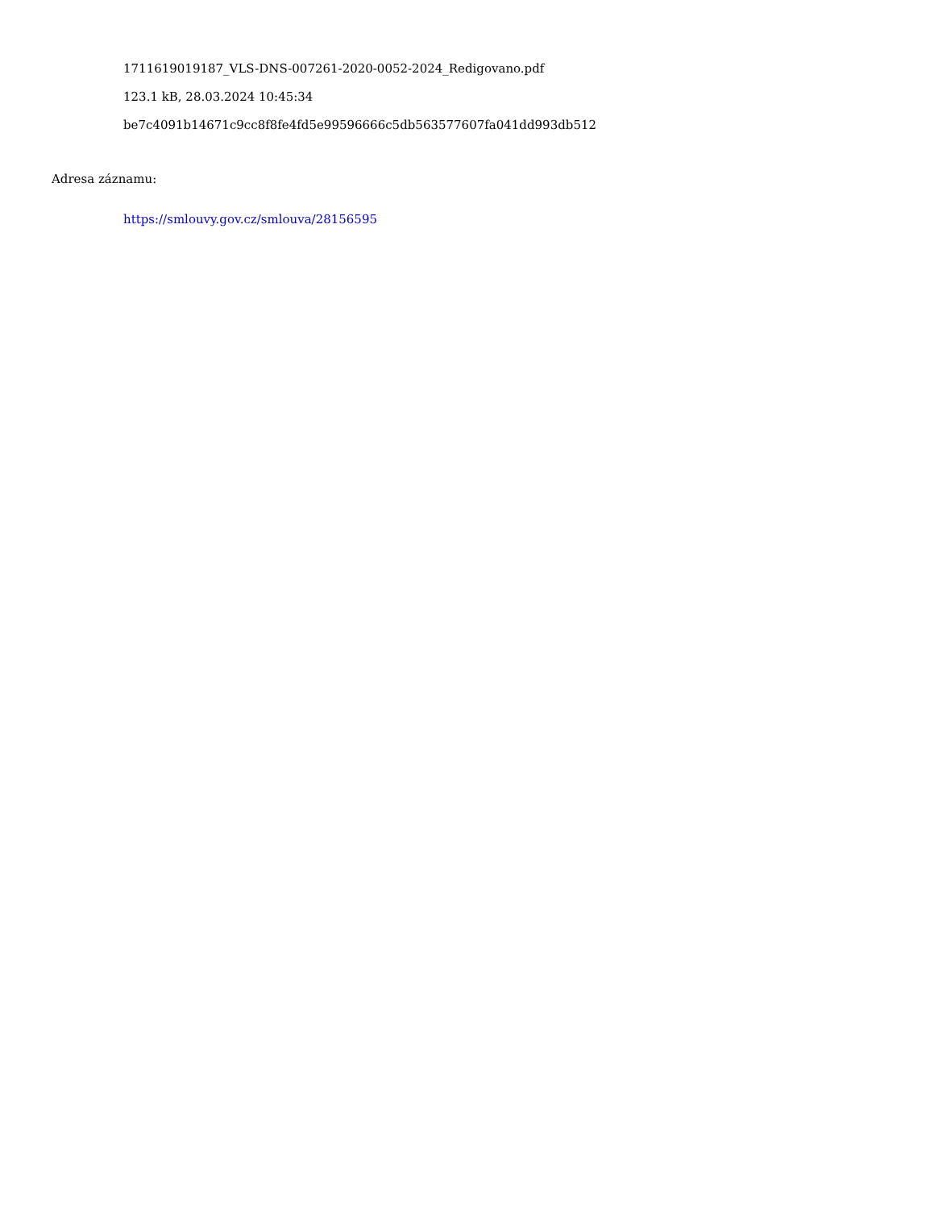1711619019187_VLS-DNS-007261-2020-0052-2024_Redigovano.pdf
123.1 kB, 28.03.2024 10:45:34
be7c4091b14671c9cc8f8fe4fd5e99596666c5db563577607fa041dd993db512
Adresa záznamu:
https://smlouvy.gov.cz/smlouva/28156595